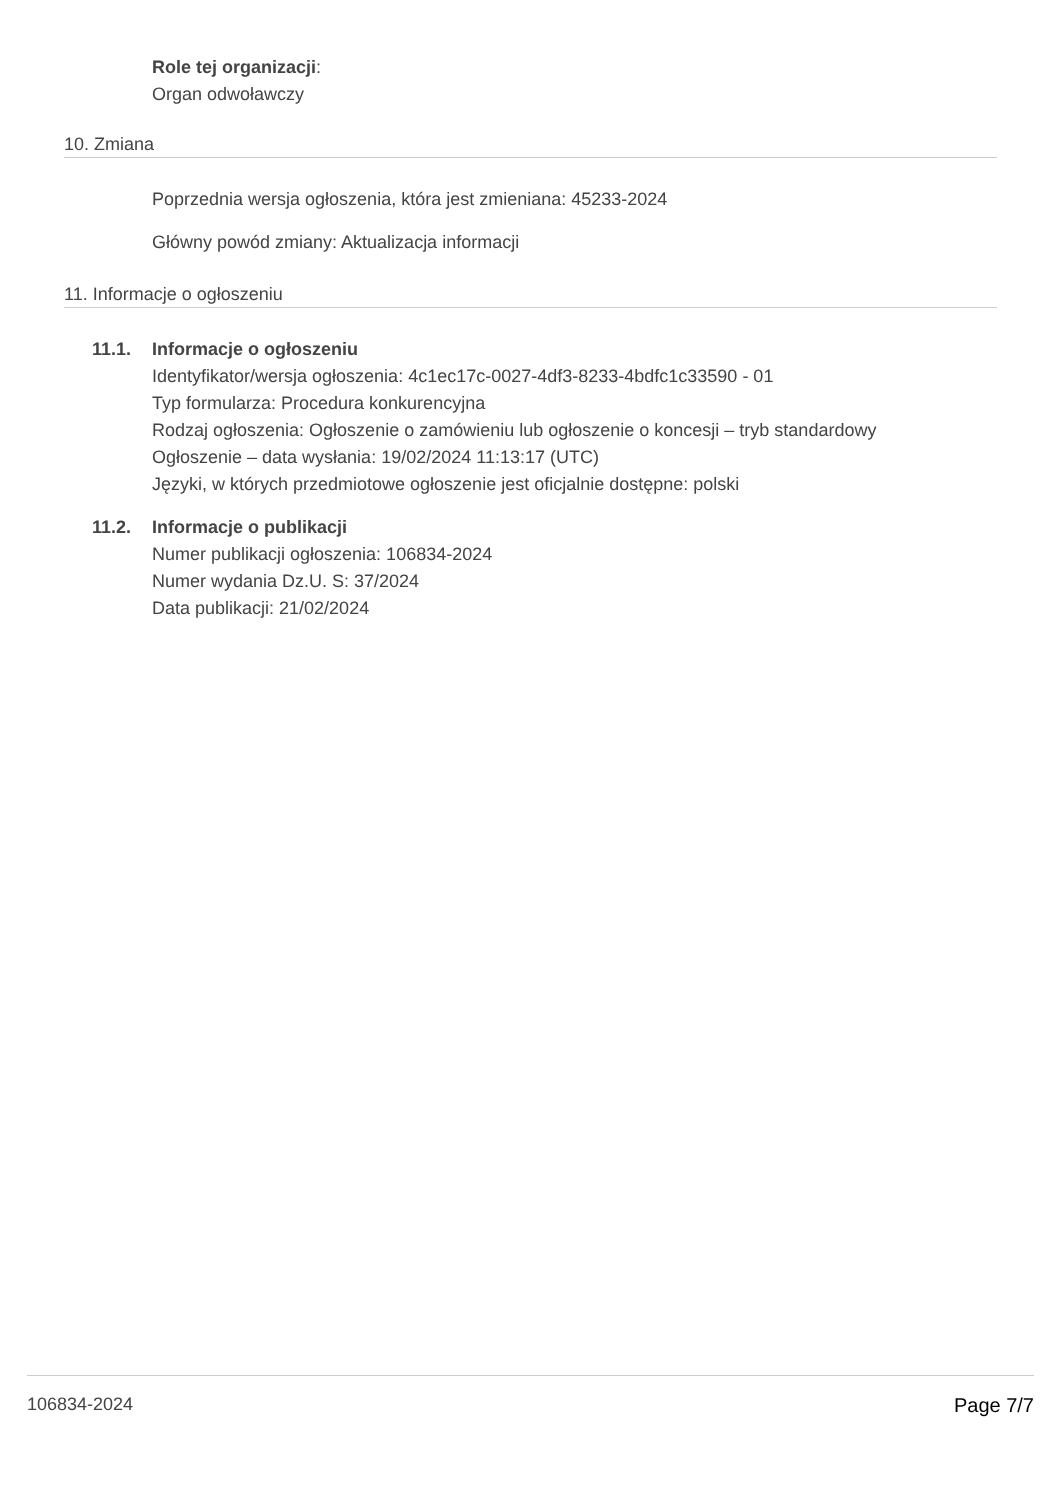Role tej organizacji:
Organ odwoławczy
10. Zmiana
Poprzednia wersja ogłoszenia, która jest zmieniana: 45233-2024
Główny powód zmiany: Aktualizacja informacji
11. Informacje o ogłoszeniu
11.1. Informacje o ogłoszeniu
Identyfikator/wersja ogłoszenia: 4c1ec17c-0027-4df3-8233-4bdfc1c33590 - 01
Typ formularza: Procedura konkurencyjna
Rodzaj ogłoszenia: Ogłoszenie o zamówieniu lub ogłoszenie o koncesji – tryb standardowy
Ogłoszenie – data wysłania: 19/02/2024 11:13:17 (UTC)
Języki, w których przedmiotowe ogłoszenie jest oficjalnie dostępne: polski
11.2. Informacje o publikacji
Numer publikacji ogłoszenia: 106834-2024
Numer wydania Dz.U. S: 37/2024
Data publikacji: 21/02/2024
106834-2024 Page 7/7